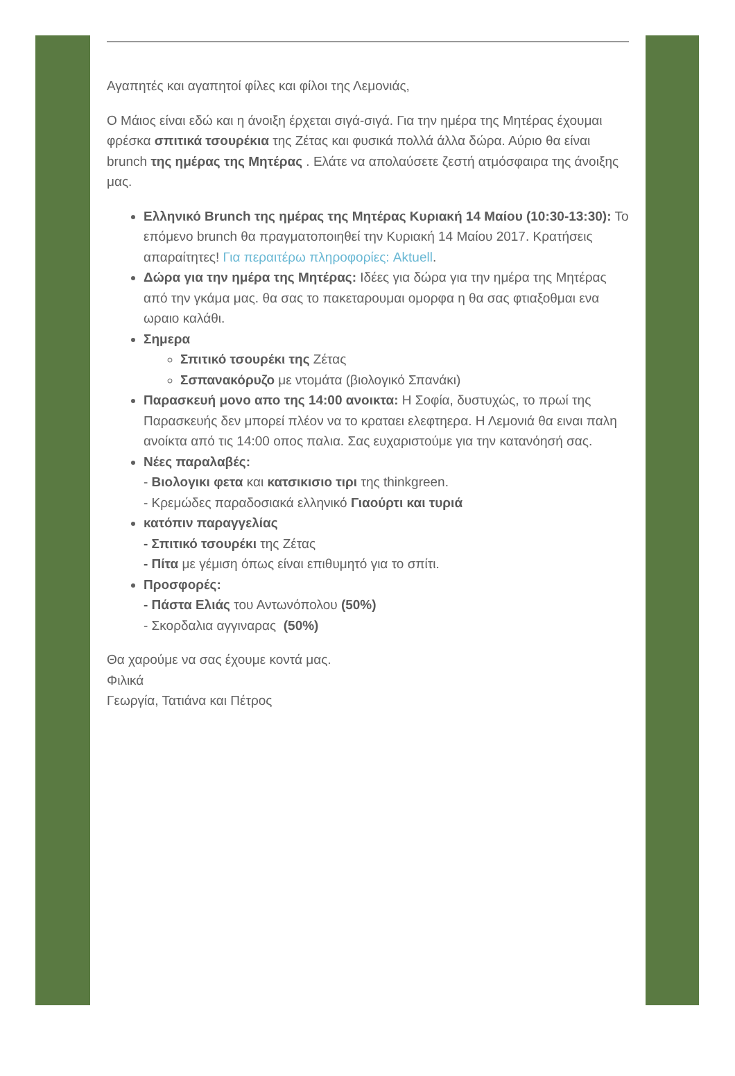Αγαπητές και αγαπητοί φίλες και φίλοι της Λεμονιάς,
Ο Μάιος είναι εδώ και η άνοιξη έρχεται σιγά-σιγά. Για την ημέρα της Μητέρας έχουμαι φρέσκα σπιτικά τσουρέκια της Ζέτας και φυσικά πολλά άλλα δώρα. Αύριο θα είναι brunch της ημέρας της Μητέρας . Ελάτε να απολαύσετε ζεστή ατμόσφαιρα της άνοιξης μας.
Ελληνικό Brunch της ημέρας της Μητέρας Κυριακή 14 Μαίου (10:30-13:30): Το επόμενο brunch θα πραγματοποιηθεί την Κυριακή 14 Μαίου 2017. Κρατήσεις απαραίτητες! Για περαιτέρω πληροφορίες: Aktuell.
Δώρα για την ημέρα της Μητέρας: Ιδέες για δώρα για την ημέρα της Μητέρας από την γκάμα μας. θα σας το πακεταρουμαι ομορφα η θα σας φτιαξοθμαι ενα ωραιο καλάθι.
Σημερα
Σπιτικό τσουρέκι της Ζέτας
Σσπανακόρυζο με ντομάτα (βιολογικό Σπανάκι)
Παρασκευή μονο απο της 14:00 ανοικτα: Η Σοφία, δυστυχώς, το πρωί της Παρασκευής δεν μπορεί πλέον να το κραταει ελεφτηερα. Η Λεμονιά θα ειναι παλη ανοίκτα από τις 14:00 οπος παλια. Σας ευχαριστούμε για την κατανόησή σας.
Νέες παραλαβές:
- Βιολογικι φετα και κατσικισιο τιρι της thinkgreen.
- Κρεμώδες παραδοσιακά ελληνικό Γιαούρτι και τυριά
κατόπιν παραγγελίας
- Σπιτικό τσουρέκι της Ζέτας
- Πίτα με γέμιση όπως είναι επιθυμητό για το σπίτι.
Προσφορές:
- Πάστα Ελιάς του Αντωνόπολου (50%)
- Σκορδαλια αγγιναρας (50%)
Θα χαρούμε να σας έχουμε κοντά μας.
Φιλικά
Γεωργία, Τατιάνα και Πέτρος